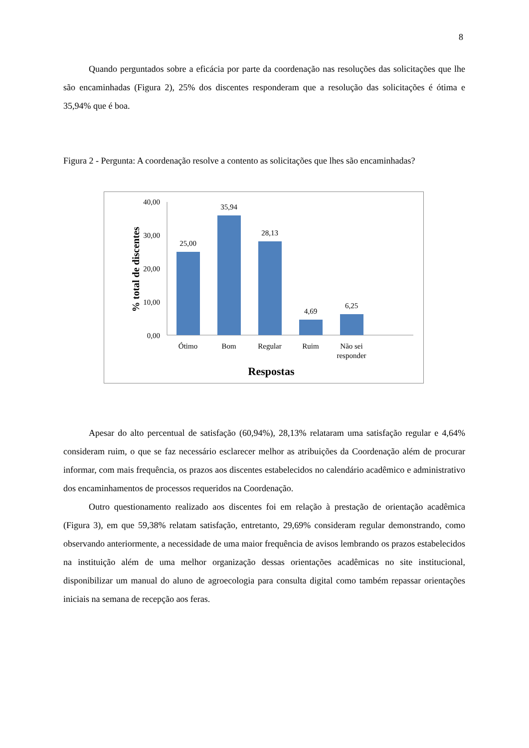8
Quando perguntados sobre a eficácia por parte da coordenação nas resoluções das solicitações que lhe são encaminhadas (Figura 2), 25% dos discentes responderam que a resolução das solicitações é ótima e 35,94% que é boa.
Figura 2 - Pergunta: A coordenação resolve a contento as solicitações que lhes são encaminhadas?
40,00
30,00
20,00
10,00
0,00
25,00
35,94
28,13
4,69
6,25
Ótimo
Bom
Regular
Ruim
Não sei
responder
Respostas
% total de discentes
Apesar do alto percentual de satisfação (60,94%), 28,13% relataram uma satisfação regular e 4,64% consideram ruim, o que se faz necessário esclarecer melhor as atribuições da Coordenação além de procurar informar, com mais frequência, os prazos aos discentes estabelecidos no calendário acadêmico e administrativo dos encaminhamentos de processos requeridos na Coordenação.
Outro questionamento realizado aos discentes foi em relação à prestação de orientação acadêmica (Figura 3), em que 59,38% relatam satisfação, entretanto, 29,69% consideram regular demonstrando, como observando anteriormente, a necessidade de uma maior frequência de avisos lembrando os prazos estabelecidos na instituição além de uma melhor organização dessas orientações acadêmicas no site institucional, disponibilizar um manual do aluno de agroecologia para consulta digital como também repassar orientações iniciais na semana de recepção aos feras.